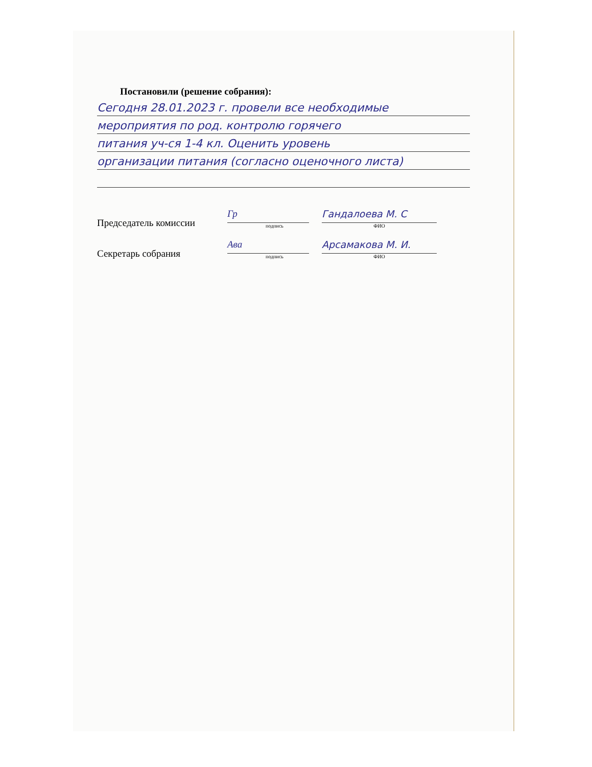Постановили (решение собрания):
Сегодня 28.01.2023 г. провели все необходимые
мероприятия по род. контролю горячего
питания уч-ся 1-4 кл. Оценить уровень
организации питания (согласно оценочного листа)
Председатель комиссии
Гр
подпись
Гандалоева М. С
ФИО
Секретарь собрания
Ава
подпись
Арсамакова М. И.
ФИО